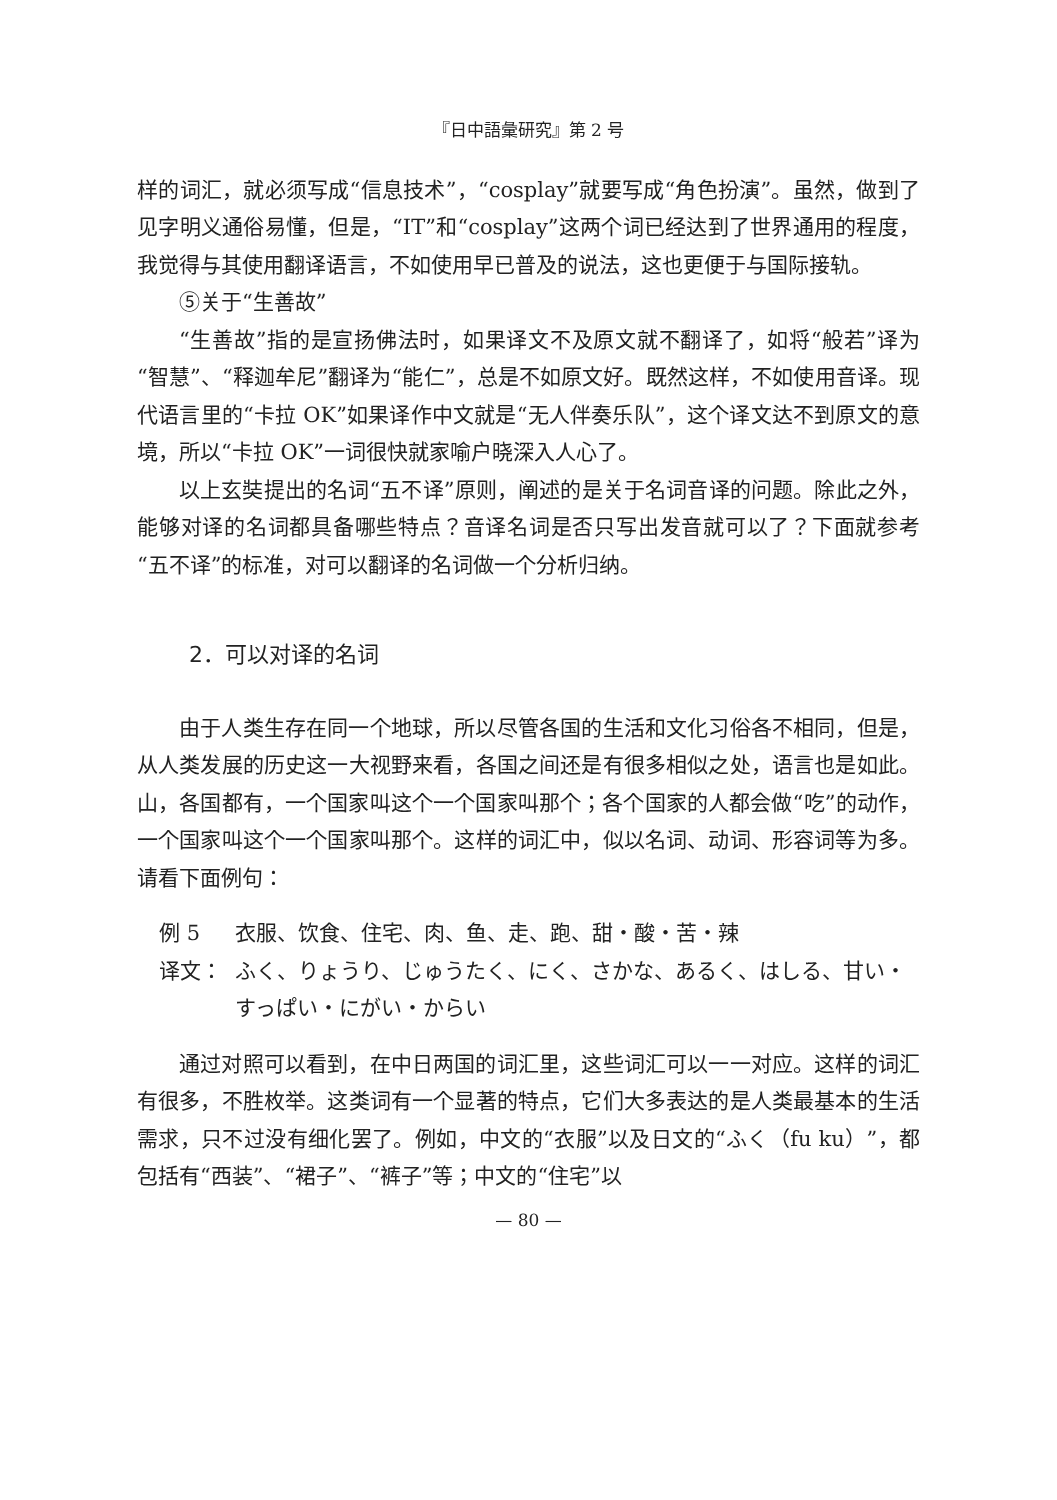『日中語彙研究』第 2 号
样的词汇，就必须写成“信息技术”，“cosplay”就要写成“角色扮演”。虽然，做到了见字明义通俗易懂，但是，“IT”和“cosplay”这两个词已经达到了世界通用的程度，我觉得与其使用翻译语言，不如使用早已普及的说法，这也更便于与国际接轨。
⑤关于“生善故”
“生善故”指的是宣扬佛法时，如果译文不及原文就不翻译了，如将“般若”译为“智慧”、“释迦牟尼”翻译为“能仁”，总是不如原文好。既然这样，不如使用音译。现代语言里的“卡拉 OK”如果译作中文就是“无人伴奏乐队”，这个译文达不到原文的意境，所以“卡拉 OK”一词很快就家喻户晓深入人心了。
以上玄奘提出的名词“五不译”原则，阐述的是关于名词音译的问题。除此之外，能够对译的名词都具备哪些特点？音译名词是否只写出发音就可以了？下面就参考“五不译”的标准，对可以翻译的名词做一个分析归纳。
2．可以对译的名词
由于人类生存在同一个地球，所以尽管各国的生活和文化习俗各不相同，但是，从人类发展的历史这一大视野来看，各国之间还是有很多相似之处，语言也是如此。山，各国都有，一个国家叫这个一个国家叫那个；各个国家的人都会做“吃”的动作，一个国家叫这个一个国家叫那个。这样的词汇中，似以名词、动词、形容词等为多。请看下面例句：
例 5 衣服、饮食、住宅、肉、鱼、走、跑、甜・酸・苦・辣
译文： ふく、りょうり、じゅうたく、にく、さかな、あるく、はしる、甘い・すっぱい・にがい・からい
通过对照可以看到，在中日两国的词汇里，这些词汇可以一一对应。这样的词汇有很多，不胜枚举。这类词有一个显著的特点，它们大多表达的是人类最基本的生活需求，只不过没有细化罢了。例如，中文的“衣服”以及日文的“ふく（fu ku）”，都包括有“西装”、“裙子”、“裤子”等；中文的“住宅”以
— 80 —